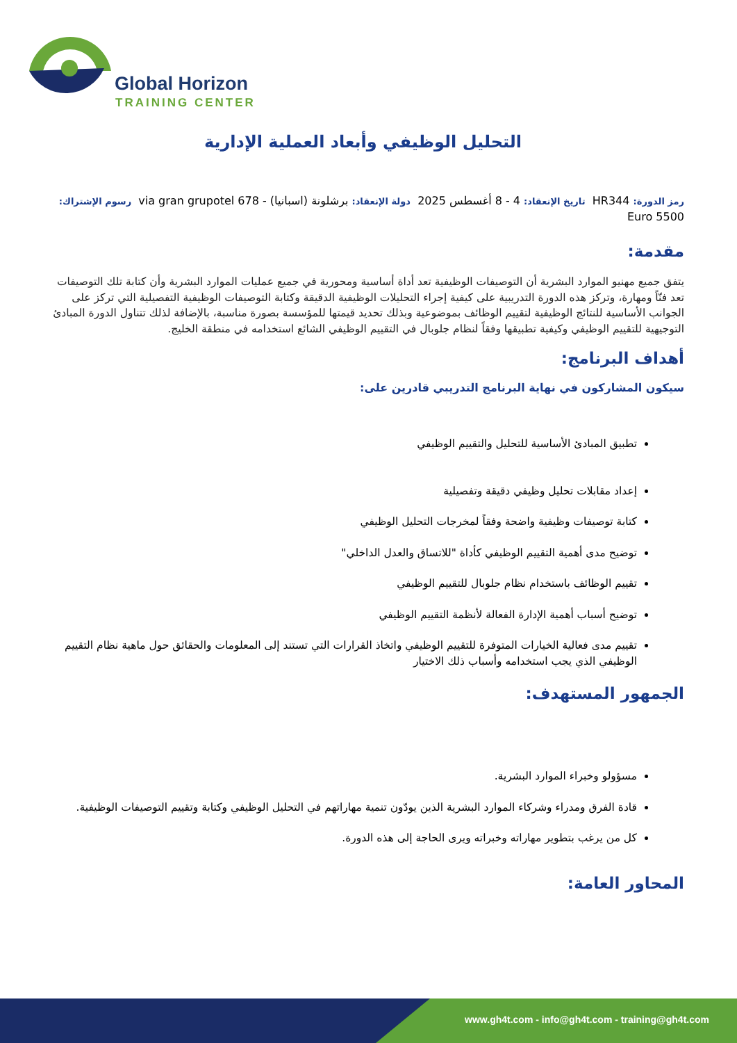Global Horizon
TRAINING CENTER
التحليل الوظيفي وأبعاد العملية الإدارية
رمز الدورة: HR344 تاريخ الإنعقاد: 4 - 8 أغسطس 2025 دولة الإنعقاد: برشلونة (اسبانيا) - 678 via gran grupotel رسوم الإشتراك: 5500 Euro
مقدمة:
يتفق جميع مهنيو الموارد البشرية أن التوصيفات الوظيفية تعد أداة أساسية ومحورية في جميع عمليات الموارد البشرية وأن كتابة تلك التوصيفات تعد فنّاً ومهارة، وتركز هذه الدورة التدريبية على كيفية إجراء التحليلات الوظيفية الدقيقة وكتابة التوصيفات الوظيفية التفصيلية التي تركز على الجوانب الأساسية للنتائج الوظيفية لتقييم الوظائف بموضوعية وبذلك تحديد قيمتها للمؤسسة بصورة مناسبة، بالإضافة لذلك تتناول الدورة المبادئ التوجيهية للتقييم الوظيفي وكيفية تطبيقها وفقاً لنظام جلوبال في التقييم الوظيفي الشائع استخدامه في منطقة الخليج.
أهداف البرنامج:
سيكون المشاركون في نهاية البرنامج التدريبي قادرين على:
تطبيق المبادئ الأساسية للتحليل والتقييم الوظيفي
إعداد مقابلات تحليل وظيفي دقيقة وتفصيلية
كتابة توصيفات وظيفية واضحة وفقاً لمخرجات التحليل الوظيفي
توضيح مدى أهمية التقييم الوظيفي كأداة "للاتساق والعدل الداخلي"
تقييم الوظائف باستخدام نظام جلوبال للتقييم الوظيفي
توضيح أسباب أهمية الإدارة الفعالة لأنظمة التقييم الوظيفي
تقييم مدى فعالية الخيارات المتوفرة للتقييم الوظيفي واتخاذ القرارات التي تستند إلى المعلومات والحقائق حول ماهية نظام التقييم الوظيفي الذي يجب استخدامه وأسباب ذلك الاختيار
الجمهور المستهدف:
مسؤولو وخبراء الموارد البشرية.
قادة الفرق ومدراء وشركاء الموارد البشرية الذين يودّون تنمية مهاراتهم في التحليل الوظيفي وكتابة وتقييم التوصيفات الوظيفية.
كل من يرغب بتطوير مهاراته وخبراته ويرى الحاجة إلى هذه الدورة.
المحاور العامة:
www.gh4t.com - info@gh4t.com - training@gh4t.com